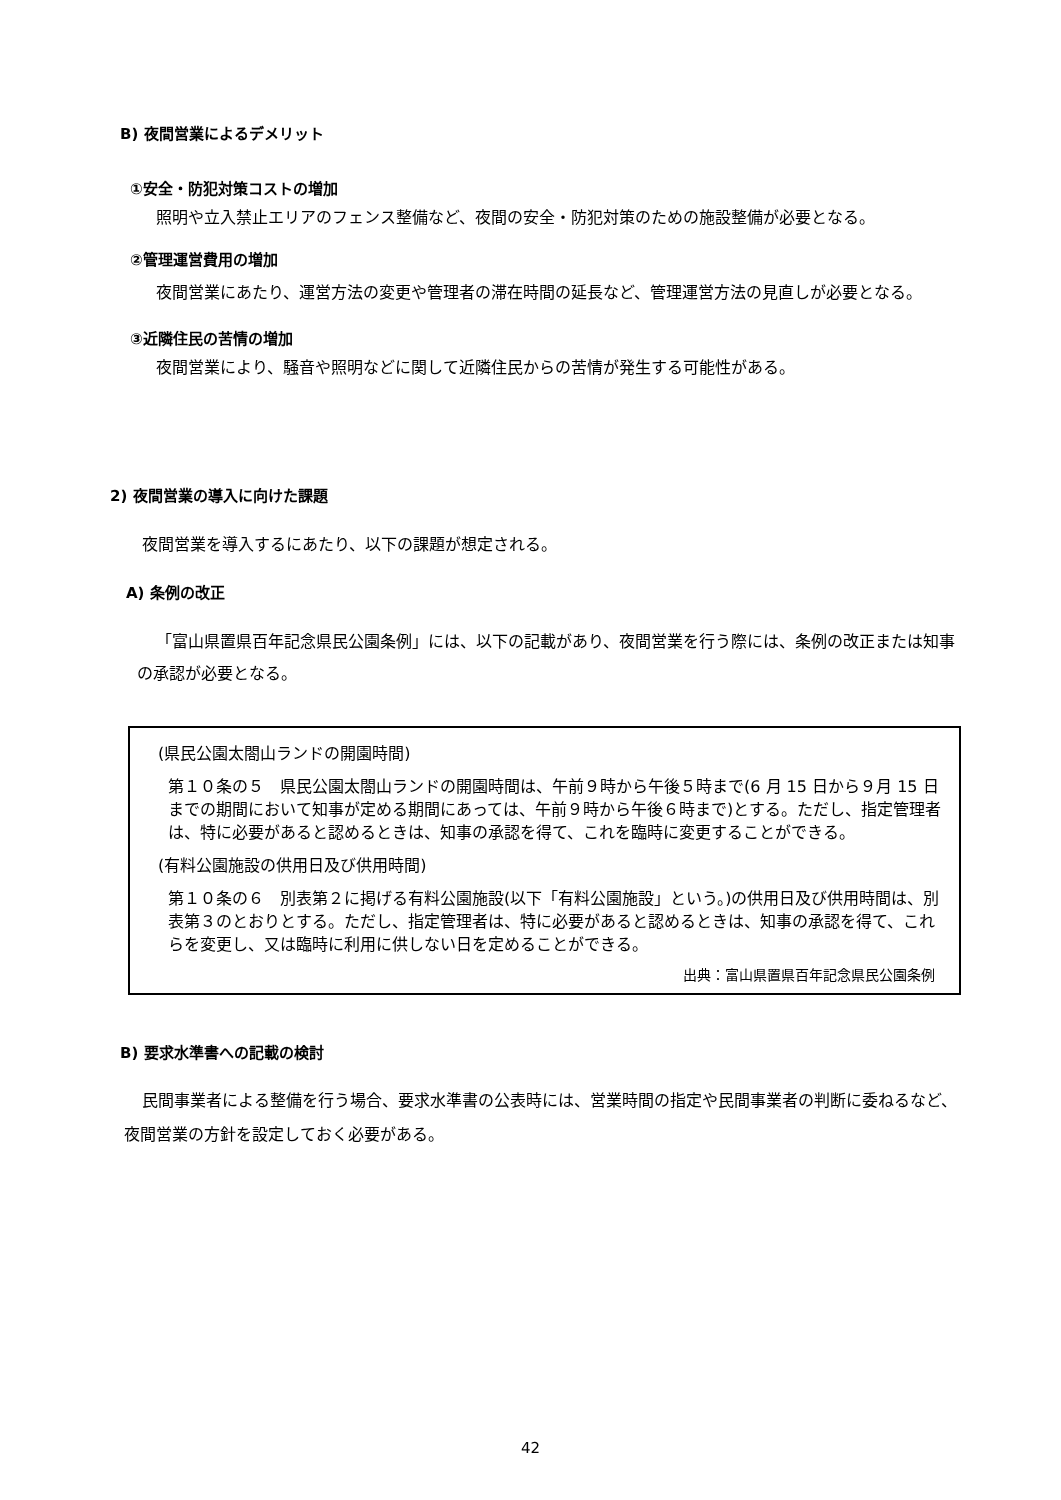B) 夜間営業によるデメリット
①安全・防犯対策コストの増加
照明や立入禁止エリアのフェンス整備など、夜間の安全・防犯対策のための施設整備が必要となる。
②管理運営費用の増加
夜間営業にあたり、運営方法の変更や管理者の滞在時間の延長など、管理運営方法の見直しが必要となる。
③近隣住民の苦情の増加
夜間営業により、騒音や照明などに関して近隣住民からの苦情が発生する可能性がある。
2) 夜間営業の導入に向けた課題
夜間営業を導入するにあたり、以下の課題が想定される。
A) 条例の改正
「富山県置県百年記念県民公園条例」には、以下の記載があり、夜間営業を行う際には、条例の改正または知事の承認が必要となる。
(県民公園太閤山ランドの開園時間)
第１０条の５　県民公園太閤山ランドの開園時間は、午前９時から午後５時まで(6 月 15 日から９月 15 日までの期間において知事が定める期間にあっては、午前９時から午後６時まで)とする。ただし、指定管理者は、特に必要があると認めるときは、知事の承認を得て、これを臨時に変更することができる。
(有料公園施設の供用日及び供用時間)
第１０条の６　別表第２に掲げる有料公園施設(以下「有料公園施設」という。)の供用日及び供用時間は、別表第３のとおりとする。ただし、指定管理者は、特に必要があると認めるときは、知事の承認を得て、これらを変更し、又は臨時に利用に供しない日を定めることができる。
出典：富山県置県百年記念県民公園条例
B) 要求水準書への記載の検討
民間事業者による整備を行う場合、要求水準書の公表時には、営業時間の指定や民間事業者の判断に委ねるなど、夜間営業の方針を設定しておく必要がある。
42